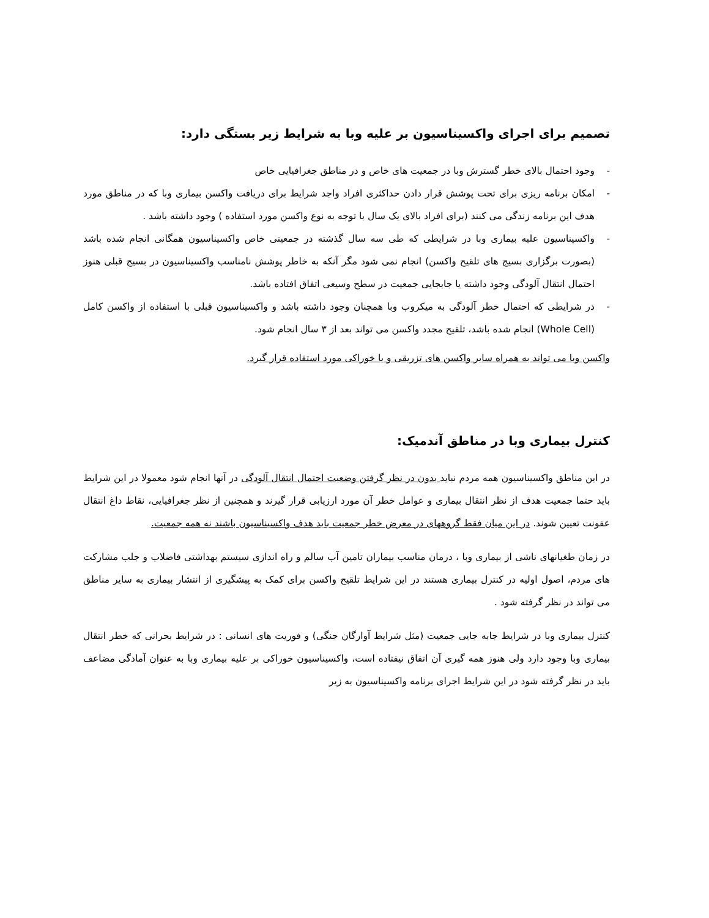تصمیم برای اجرای واکسیناسیون بر علیه وبا به شرایط زیر بستگی دارد:
- وجود احتمال بالای خطر گسترش وبا در جمعیت های خاص و در مناطق جغرافیایی خاص
- امکان برنامه ریزی برای تحت پوشش قرار دادن حداکثری افراد واجد شرایط برای دریافت واکسن بیماری وبا که در مناطق مورد هدف این برنامه زندگی می کنند (برای افراد بالای یک سال با توجه به نوع واکسن مورد استفاده ) وجود داشته باشد .
- واکسیناسیون علیه بیماری وبا در شرایطی که طی سه سال گذشته در جمعیتی خاص واکسیناسیون همگانی انجام شده باشد (بصورت برگزاری بسیج های تلقیح واکسن) انجام نمی شود مگر آنکه به خاطر پوشش نامناسب واکسیناسیون در بسیج قبلی هنوز احتمال انتقال آلودگی وجود داشته یا جابجایی جمعیت در سطح وسیعی اتفاق افتاده باشد.
- در شرایطی که احتمال خطر آلودگی به میکروب وبا همچنان وجود داشته باشد و واکسیناسیون قبلی با استفاده از واکسن کامل (Whole Cell) انجام شده باشد، تلقیح مجدد واکسن می تواند بعد از ۳ سال انجام شود.
واکسن وبا می تواند به همراه سایر واکسن های تزریقی و یا خوراکی مورد استفاده قرار گیرد.
کنترل بیماری وبا در مناطق آندمیک:
در این مناطق واکسیناسیون همه مردم نباید بدون در نظر گرفتن وضعیت احتمال انتقال آلودگی در آنها انجام شود معمولا در این شرایط باید حتما جمعیت هدف از نظر انتقال بیماری و عوامل خطر آن مورد ارزیابی قرار گیرند و همچنین از نظر جغرافیایی، نقاط داغ انتقال عفونت تعیین شوند. در این میان فقط گروههای در معرض خطر جمعیت باید هدف واکسیناسیون باشند نه همه جمعیت.
در زمان طغیانهای ناشی از بیماری وبا ، درمان مناسب بیماران تامین آب سالم و راه اندازی سیستم بهداشتی فاضلاب و جلب مشارکت های مردم، اصول اولیه در کنترل بیماری هستند در این شرایط تلقیح واکسن برای کمک به پیشگیری از انتشار بیماری به سایر مناطق می تواند در نظر گرفته شود .
کنترل بیماری وبا در شرایط جابه جایی جمعیت (مثل شرایط آوارگان جنگی) و فوریت های انسانی : در شرایط بحرانی که خطر انتقال بیماری وبا وجود دارد ولی هنوز همه گیری آن اتفاق نیفتاده است، واکسیناسیون خوراکی بر علیه بیماری وبا به عنوان آمادگی مضاعف باید در نظر گرفته شود در این شرایط اجرای برنامه واکسیناسیون به زیر